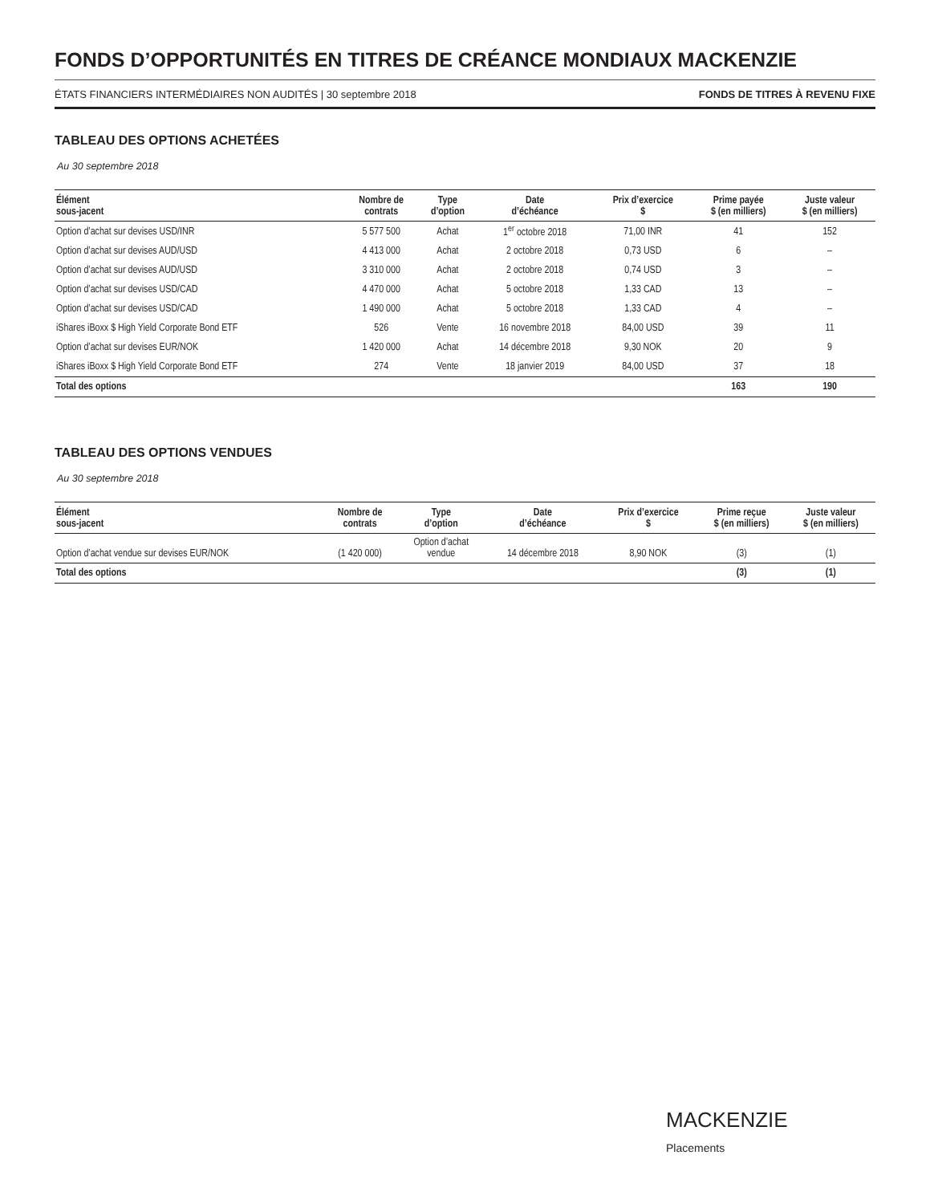FONDS D’OPPORTUNITÉS EN TITRES DE CRÉANCE MONDIAUX MACKENZIE
ÉTATS FINANCIERS INTERMÉDIAIRES NON AUDITÉS | 30 septembre 2018 FONDS DE TITRES À REVENU FIXE
TABLEAU DES OPTIONS ACHETÉES
Au 30 septembre 2018
| Élément sous-jacent | Nombre de contrats | Type d’option | Date d’échéance | Prix d’exercice $ | Prime payée $ (en milliers) | Juste valeur $ (en milliers) |
| --- | --- | --- | --- | --- | --- | --- |
| Option d’achat sur devises USD/INR | 5 577 500 | Achat | 1<sup>er</sup> octobre 2018 | 71,00 INR | 41 | 152 |
| Option d’achat sur devises AUD/USD | 4 413 000 | Achat | 2 octobre 2018 | 0,73 USD | 6 | – |
| Option d’achat sur devises AUD/USD | 3 310 000 | Achat | 2 octobre 2018 | 0,74 USD | 3 | – |
| Option d’achat sur devises USD/CAD | 4 470 000 | Achat | 5 octobre 2018 | 1,33 CAD | 13 | – |
| Option d’achat sur devises USD/CAD | 1 490 000 | Achat | 5 octobre 2018 | 1,33 CAD | 4 | – |
| iShares iBoxx $ High Yield Corporate Bond ETF | 526 | Vente | 16 novembre 2018 | 84,00 USD | 39 | 11 |
| Option d’achat sur devises EUR/NOK | 1 420 000 | Achat | 14 décembre 2018 | 9,30 NOK | 20 | 9 |
| iShares iBoxx $ High Yield Corporate Bond ETF | 274 | Vente | 18 janvier 2019 | 84,00 USD | 37 | 18 |
| Total des options | | | | | 163 | 190 |
TABLEAU DES OPTIONS VENDUES
Au 30 septembre 2018
| Élément sous-jacent | Nombre de contrats | Type d’option | Date d’échéance | Prix d’exercice $ | Prime reçue $ (en milliers) | Juste valeur $ (en milliers) |
| --- | --- | --- | --- | --- | --- | --- |
| Option d’achat vendue sur devises EUR/NOK | (1 420 000) | Option d’achat vendue | 14 décembre 2018 | 8,90 NOK | (3) | (1) |
| Total des options | | | | | (3) | (1) |
MACKENZIE
Placements